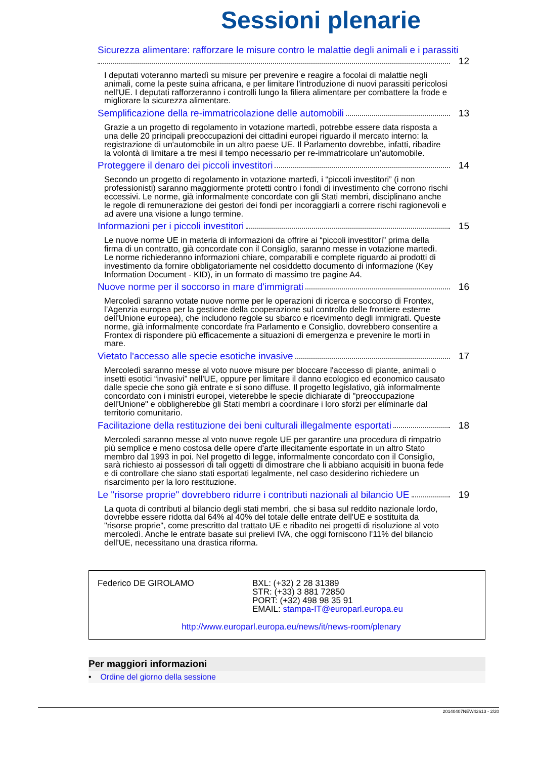Sessioni plenarie
Sicurezza alimentare: rafforzare le misure contro le malattie degli animali e i parassiti
12
I deputati voteranno martedì su misure per prevenire e reagire a focolai di malattie negli animali, come la peste suina africana, e per limitare l'introduzione di nuovi parassiti pericolosi nell'UE. I deputati rafforzeranno i controlli lungo la filiera alimentare per combattere la frode e migliorare la sicurezza alimentare.
Semplificazione della re-immatricolazione delle automobili 13
Grazie a un progetto di regolamento in votazione martedì, potrebbe essere data risposta a una delle 20 principali preoccupazioni dei cittadini europei riguardo il mercato interno: la registrazione di un'automobile in un altro paese UE. Il Parlamento dovrebbe, infatti, ribadire la volontà di limitare a tre mesi il tempo necessario per re-immatricolare un’automobile.
Proteggere il denaro dei piccoli investitori 14
Secondo un progetto di regolamento in votazione martedì, i “piccoli investitori” (i non professionisti) saranno maggiormente protetti contro i fondi di investimento che corrono rischi eccessivi. Le norme, già informalmente concordate con gli Stati membri, disciplinano anche le regole di remunerazione dei gestori dei fondi per incoraggiarli a correre rischi ragionevoli e ad avere una visione a lungo termine.
Informazioni per i piccoli investitori 15
Le nuove norme UE in materia di informazioni da offrire ai “piccoli investitori” prima della firma di un contratto, già concordate con il Consiglio, saranno messe in votazione martedì. Le norme richiederanno informazioni chiare, comparabili e complete riguardo ai prodotti di investimento da fornire obbligatoriamente nel cosiddetto documento di informazione (Key Information Document - KID), in un formato di massimo tre pagine A4.
Nuove norme per il soccorso in mare d'immigrati 16
Mercoledì saranno votate nuove norme per le operazioni di ricerca e soccorso di Frontex, l’Agenzia europea per la gestione della cooperazione sul controllo delle frontiere esterne dell'Unione europea), che includono regole su sbarco e ricevimento degli immigrati. Queste norme, già informalmente concordate fra Parlamento e Consiglio, dovrebbero consentire a Frontex di rispondere più efficacemente a situazioni di emergenza e prevenire le morti in mare.
Vietato l'accesso alle specie esotiche invasive 17
Mercoledì saranno messe al voto nuove misure per bloccare l'accesso di piante, animali o insetti esotici “invasivi” nell'UE, oppure per limitare il danno ecologico ed economico causato dalle specie che sono già entrate e si sono diffuse. Il progetto legislativo, già informalmente concordato con i ministri europei, vieterebbe le specie dichiarate di "preoccupazione dell'Unione" e obbligherebbe gli Stati membri a coordinare i loro sforzi per eliminarle dal territorio comunitario.
Facilitazione della restituzione dei beni culturali illegalmente esportati 18
Mercoledì saranno messe al voto nuove regole UE per garantire una procedura di rimpatrio più semplice e meno costosa delle opere d'arte illecitamente esportate in un altro Stato membro dal 1993 in poi. Nel progetto di legge, informalmente concordato con il Consiglio, sarà richiesto ai possessori di tali oggetti di dimostrare che li abbiano acquisiti in buona fede e di controllare che siano stati esportati legalmente, nel caso desiderino richiedere un risarcimento per la loro restituzione.
Le "risorse proprie" dovrebbero ridurre i contributi nazionali al bilancio UE 19
La quota di contributi al bilancio degli stati membri, che si basa sul reddito nazionale lordo, dovrebbe essere ridotta dal 64% al 40% del totale delle entrate dell'UE e sostituita da "risorse proprie", come prescritto dal trattato UE e ribadito nei progetti di risoluzione al voto mercoledì. Anche le entrate basate sui prelievi IVA, che oggi forniscono l'11% del bilancio dell'UE, necessitano una drastica riforma.
Federico DE GIROLAMO BXL: (+32) 2 28 31389
STR: (+33) 3 881 72850
PORT: (+32) 498 98 35 91
EMAIL: stampa-IT@europarl.europa.eu
http://www.europarl.europa.eu/news/it/news-room/plenary
Per maggiori informazioni
• Ordine del giorno della sessione
20140407NEW42613 - 2/20